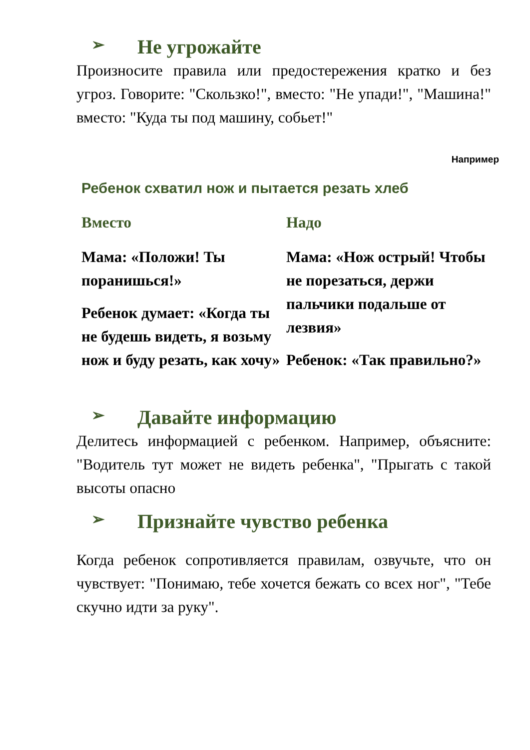➢ Не угрожайте
Произносите правила или предостережения кратко и без угроз. Говорите: "Скользко!", вместо: "Не упади!", "Машина!" вместо: "Куда ты под машину, собьет!"
Например
Ребенок схватил нож и пытается резать хлеб
Вместо
Мама: «Положи! Ты поранишься!»
Ребенок думает: «Когда ты не будешь видеть, я возьму нож и буду резать, как хочу»
Надо
Мама: «Нож острый! Чтобы не порезаться, держи пальчики подальше от лезвия»
Ребенок: «Так правильно?»
➢ Давайте информацию
Делитесь информацией с ребенком. Например, объясните: "Водитель тут может не видеть ребенка", "Прыгать с такой высоты опасно
➢ Признайте чувство ребенка
Когда ребенок сопротивляется правилам, озвучьте, что он чувствует: "Понимаю, тебе хочется бежать со всех ног", "Тебе скучно идти за руку".